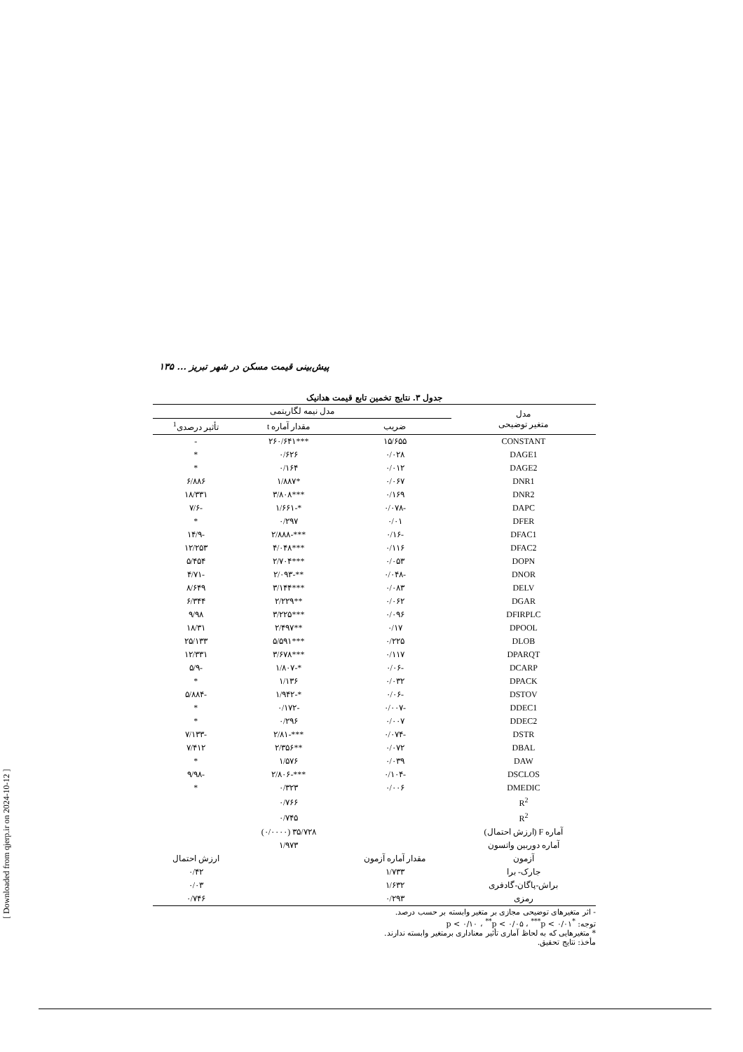[ Downloaded from qjerp.ir on 2024-10-12 ]
پیش‌بینی قیمت مسکن در شهر تبریز ... ۱۳۵
جدول ۳. نتایج تخمین تابع قیمت هدانیک
| مدل متغیر توضیحی | مدل نیمه لگاریتمی | | |
| --- | --- | --- | --- |
| | ضریب | مقدار آماره t | تأثیر درصدی<sup>1</sup> |
| CONSTANT | ۱۵/۶۵۵ | ***۲۶۰/۶۴۱ | - |
| DAGE1 | ۰/۰۲۸ | ۰/۶۲۶ | * |
| DAGE2 | ۰/۰۱۲ | ۰/۱۶۴ | * |
| DNR1 | ۰/۰۶۷ | *۱/۸۸۷ | ۶/۸۸۶ |
| DNR2 | ۰/۱۶۹ | ***۳/۸۰۸ | ۱۸/۳۳۱ |
| DAPC | -۰/۰۷۸ | *-۱/۶۶۱ | -۷/۶ |
| DFER | ۰/۰۱ | ۰/۲۹۷ | * |
| DFAC1 | -۰/۱۶ | ***-۲/۸۸۸ | -۱۴/۹ |
| DFAC2 | ۰/۱۱۶ | ***۴/۰۴۸ | ۱۲/۲۵۳ |
| DOPN | ۰/۰۵۳ | ***۲/۷۰۴ | ۵/۴۵۴ |
| DNOR | -۰/۰۴۸ | **-۲/۰۹۳ | -۴/۷۱ |
| DELV | ۰/۰۸۳ | ***۳/۱۴۴ | ۸/۶۴۹ |
| DGAR | ۰/۰۶۲ | **۲/۲۲۹ | ۶/۳۴۴ |
| DFIRPLC | ۰/۰۹۶ | ***۳/۲۲۵ | ۹/۹۸ |
| DPOOL | ۰/۱۷ | **۲/۴۹۷ | ۱۸/۳۱ |
| DLOB | ۰/۲۲۵ | ***۵/۵۹۱ | ۲۵/۱۳۳ |
| DPARQT | ۰/۱۱۷ | ***۳/۶۷۸ | ۱۲/۳۳۱ |
| DCARP | -۰/۰۶ | *-۱/۸۰۷ | -۵/۹ |
| DPACK | ۰/۰۳۲ | ۱/۱۳۶ | * |
| DSTOV | -۰/۰۶ | *-۱/۹۴۲ | -۵/۸۸۴ |
| DDEC1 | -۰/۰۰۷ | -۰/۱۷۲ | * |
| DDEC2 | ۰/۰۰۷ | ۰/۲۹۶ | * |
| DSTR | -۰/۰۷۴ | ***-۲/۸۱ | -۷/۱۳۳ |
| DBAL | ۰/۰۷۲ | **۲/۳۵۶ | ۷/۴۱۲ |
| DAW | ۰/۰۳۹ | ۱/۵۷۶ | * |
| DSCLOS | -۰/۱۰۴ | ***-۲/۸۰۶ | -۹/۹۸ |
| DMEDIC | ۰/۰۰۶ | ۰/۳۲۳ | * |
| R<sup>2</sup> | | ۰/۷۶۶ | |
| R<sup>2</sup> | | ۰/۷۴۵ | |
| آماره F (ارزش احتمال) | | ۳۵/۷۲۸ (۰/۰۰۰۰) | |
| آماره دوربین واتسون | | ۱/۹۷۳ | |
| آزمون | مقدار آماره آزمون | | ارزش احتمال |
| جارک- برا | ۱/۷۳۳ | | ۰/۴۲ |
| براش-پاگان-گادفری | ۱/۶۳۲ | | ۰/۰۳ |
| رمزی | ۰/۲۹۳ | | ۰/۷۴۶ |
- اثر متغیرهای توضیحی مجازی بر متغیر وابسته بر حسب درصد.
توجه: <sup>*</sup>p < ۰/۱۰ ، <sup>**</sup>p < ۰/۰۵ ، <sup>***</sup>p < ۰/۰۱
* متغیرهایی که به لحاظ آماری تأثیر معناداری برمتغیر وابسته ندارند.
مأخذ: نتایج تحقیق.